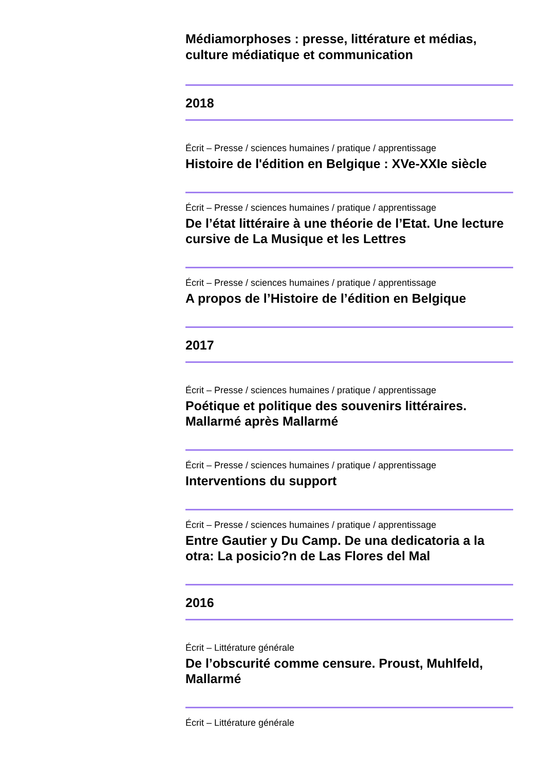Médiamorphoses : presse, littérature et médias, culture médiatique et communication
2018
Écrit – Presse / sciences humaines / pratique / apprentissage
Histoire de l'édition en Belgique : XVe-XXIe siècle
Écrit – Presse / sciences humaines / pratique / apprentissage
De l’état littéraire à une théorie de l’Etat. Une lecture cursive de La Musique et les Lettres
Écrit – Presse / sciences humaines / pratique / apprentissage
A propos de l’Histoire de l’édition en Belgique
2017
Écrit – Presse / sciences humaines / pratique / apprentissage
Poétique et politique des souvenirs littéraires. Mallarmé après Mallarmé
Écrit – Presse / sciences humaines / pratique / apprentissage
Interventions du support
Écrit – Presse / sciences humaines / pratique / apprentissage
Entre Gautier y Du Camp. De una dedicatoria a la otra: La posicio?n de Las Flores del Mal
2016
Écrit – Littérature générale
De l’obscurité comme censure. Proust, Muhlfeld, Mallarmé
Écrit – Littérature générale